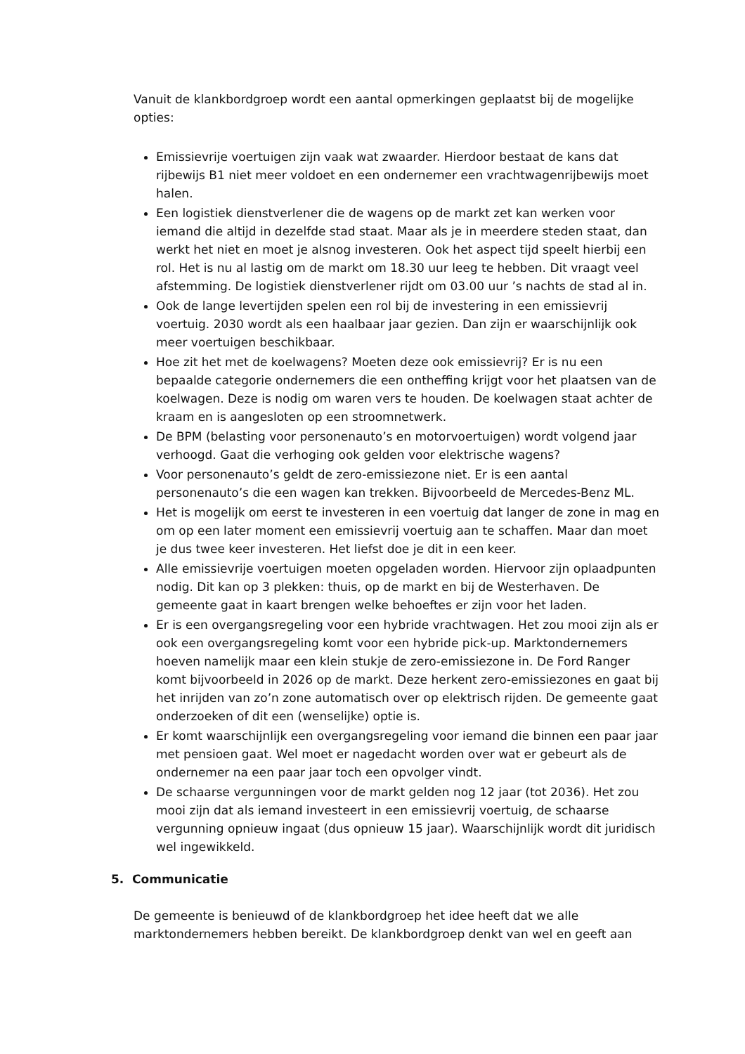Vanuit de klankbordgroep wordt een aantal opmerkingen geplaatst bij de mogelijke opties:
Emissievrije voertuigen zijn vaak wat zwaarder. Hierdoor bestaat de kans dat rijbewijs B1 niet meer voldoet en een ondernemer een vrachtwagenrijbewijs moet halen.
Een logistiek dienstverlener die de wagens op de markt zet kan werken voor iemand die altijd in dezelfde stad staat. Maar als je in meerdere steden staat, dan werkt het niet en moet je alsnog investeren. Ook het aspect tijd speelt hierbij een rol. Het is nu al lastig om de markt om 18.30 uur leeg te hebben. Dit vraagt veel afstemming. De logistiek dienstverlener rijdt om 03.00 uur ’s nachts de stad al in.
Ook de lange levertijden spelen een rol bij de investering in een emissievrij voertuig. 2030 wordt als een haalbaar jaar gezien. Dan zijn er waarschijnlijk ook meer voertuigen beschikbaar.
Hoe zit het met de koelwagens? Moeten deze ook emissievrij? Er is nu een bepaalde categorie ondernemers die een ontheffing krijgt voor het plaatsen van de koelwagen. Deze is nodig om waren vers te houden. De koelwagen staat achter de kraam en is aangesloten op een stroomnetwerk.
De BPM (belasting voor personenauto’s en motorvoertuigen) wordt volgend jaar verhoogd. Gaat die verhoging ook gelden voor elektrische wagens?
Voor personenauto’s geldt de zero-emissiezone niet. Er is een aantal personenauto’s die een wagen kan trekken. Bijvoorbeeld de Mercedes-Benz ML.
Het is mogelijk om eerst te investeren in een voertuig dat langer de zone in mag en om op een later moment een emissievrij voertuig aan te schaffen. Maar dan moet je dus twee keer investeren. Het liefst doe je dit in een keer.
Alle emissievrije voertuigen moeten opgeladen worden. Hiervoor zijn oplaadpunten nodig. Dit kan op 3 plekken: thuis, op de markt en bij de Westerhaven. De gemeente gaat in kaart brengen welke behoeftes er zijn voor het laden.
Er is een overgangsregeling voor een hybride vrachtwagen. Het zou mooi zijn als er ook een overgangsregeling komt voor een hybride pick-up. Marktondernemers hoeven namelijk maar een klein stukje de zero-emissiezone in. De Ford Ranger komt bijvoorbeeld in 2026 op de markt. Deze herkent zero-emissiezones en gaat bij het inrijden van zo’n zone automatisch over op elektrisch rijden. De gemeente gaat onderzoeken of dit een (wenselijke) optie is.
Er komt waarschijnlijk een overgangsregeling voor iemand die binnen een paar jaar met pensioen gaat. Wel moet er nagedacht worden over wat er gebeurt als de ondernemer na een paar jaar toch een opvolger vindt.
De schaarse vergunningen voor de markt gelden nog 12 jaar (tot 2036). Het zou mooi zijn dat als iemand investeert in een emissievrij voertuig, de schaarse vergunning opnieuw ingaat (dus opnieuw 15 jaar). Waarschijnlijk wordt dit juridisch wel ingewikkeld.
5. Communicatie
De gemeente is benieuwd of de klankbordgroep het idee heeft dat we alle marktondernemers hebben bereikt. De klankbordgroep denkt van wel en geeft aan